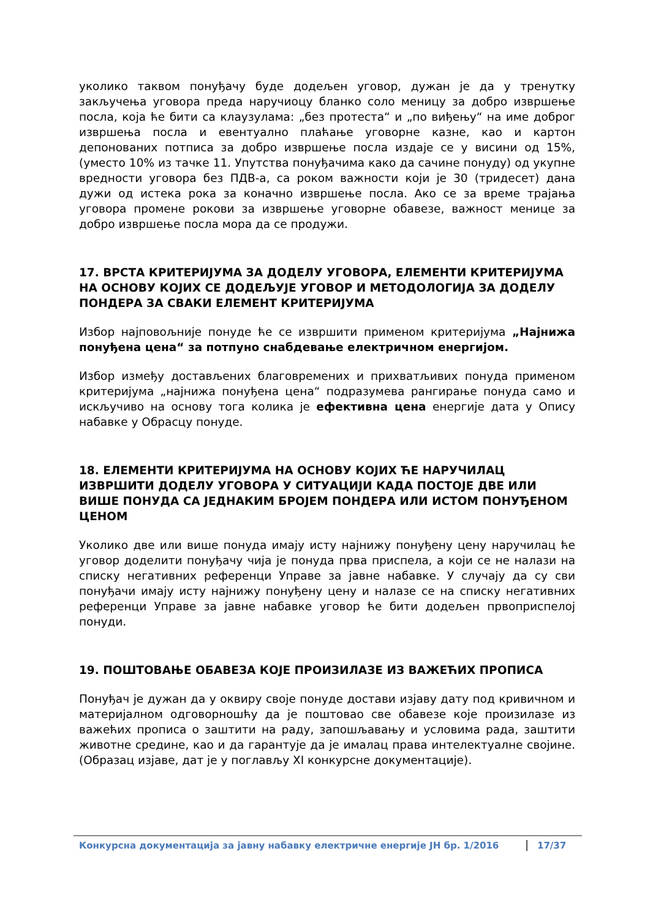уколико таквом понуђачу буде додељен уговор, дужан је да у тренутку закључења уговора преда наручиоцу бланко соло меницу за добро извршење посла, која ће бити са клаузулама: „без протеста“ и „по виђењу“ на име доброг извршења посла и евентуално плаћање уговорне казне, као и картон депонованих потписа за добро извршење посла издаје се у висини од 15%, (уместо 10% из тачке 11. Упутства понуђачима како да сачине понуду) од укупне вредности уговора без ПДВ-а, са роком важности који је 30 (тридесет) дана дужи од истека рока за коначно извршење посла. Ако се за време трајања уговора промене рокови за извршење уговорне обавезе, важност менице за добро извршење посла мора да се продужи.
17. ВРСТА КРИТЕРИЈУМА ЗА ДОДЕЛУ УГОВОРА, ЕЛЕМЕНТИ КРИТЕРИЈУМА НА ОСНОВУ КОЈИХ СЕ ДОДЕЉУЈЕ УГОВОР И МЕТОДОЛОГИЈА ЗА ДОДЕЛУ ПОНДЕРА ЗА СВАКИ ЕЛЕМЕНТ КРИТЕРИЈУМА
Избор најповољније понуде ће се извршити применом критеријума „Најнижа понуђена цена“ за потпуно снабдевање електричном енергијом.
Избор између достављених благовремених и прихватљивих понуда применом критеријума „најнижа понуђена цена“ подразумева рангирање понуда само и искључиво на основу тога колика је ефективна цена енергије дата у Опису набавке у Обрасцу понуде.
18. ЕЛЕМЕНТИ КРИТЕРИЈУМА НА ОСНОВУ КОЈИХ ЋЕ НАРУЧИЛАЦ ИЗВРШИТИ ДОДЕЛУ УГОВОРА У СИТУАЦИЈИ КАДА ПОСТОЈЕ ДВЕ ИЛИ ВИШЕ ПОНУДА СА ЈЕДНАКИМ БРОЈЕМ ПОНДЕРА ИЛИ ИСТОМ ПОНУЂЕНОМ ЦЕНОМ
Уколико две или више понуда имају исту најнижу понуђену цену наручилац ће уговор доделити понуђачу чија је понуда прва приспела, а који се не налази на списку негативних референци Управе за јавне набавке. У случају да су сви понуђачи имају исту најнижу понуђену цену и налазе се на списку негативних референци Управе за јавне набавке уговор ће бити додељен првоприспелој понуди.
19. ПОШТОВАЊЕ ОБАВЕЗА КОЈЕ ПРОИЗИЛАЗЕ ИЗ ВАЖЕЋИХ ПРОПИСА
Понуђач је дужан да у оквиру своје понуде достави изјаву дату под кривичном и материјалном одговорношћу да је поштовао све обавезе које произилазе из важећих прописа о заштити на раду, запошљавању и условима рада, заштити животне средине, као и да гарантује да је ималац права интелектуалне својине. (Образац изјаве, дат је у поглављу XI конкурсне документације).
Конкурсна документација за јавну набавку електричне енергије ЈН бр. 1/2016 17/37